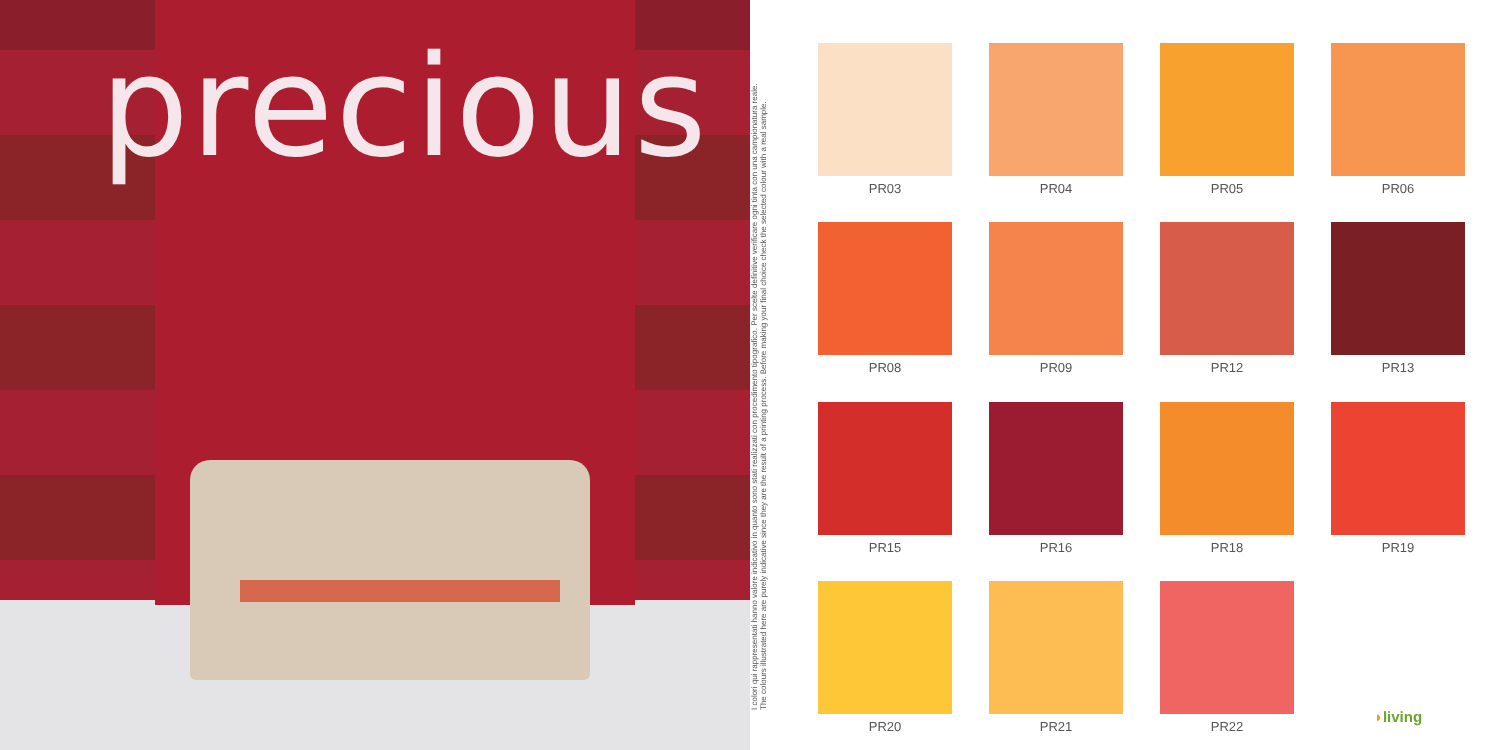precious
I colori qui rappresentati hanno valore indicativo in quanto sono stati realizzati con procedimento tipografico. Per scelte definitive verificare ogni tinta con una campionatura reale.
The colours illustrated here are purely indicative since they are the result of a printing process. Before making your final choice check the selected colour with a real sample.
PR03
PR04
PR05
PR06
PR08
PR09
PR12
PR13
PR15
PR16
PR18
PR19
PR20
PR21
PR22
◗ living